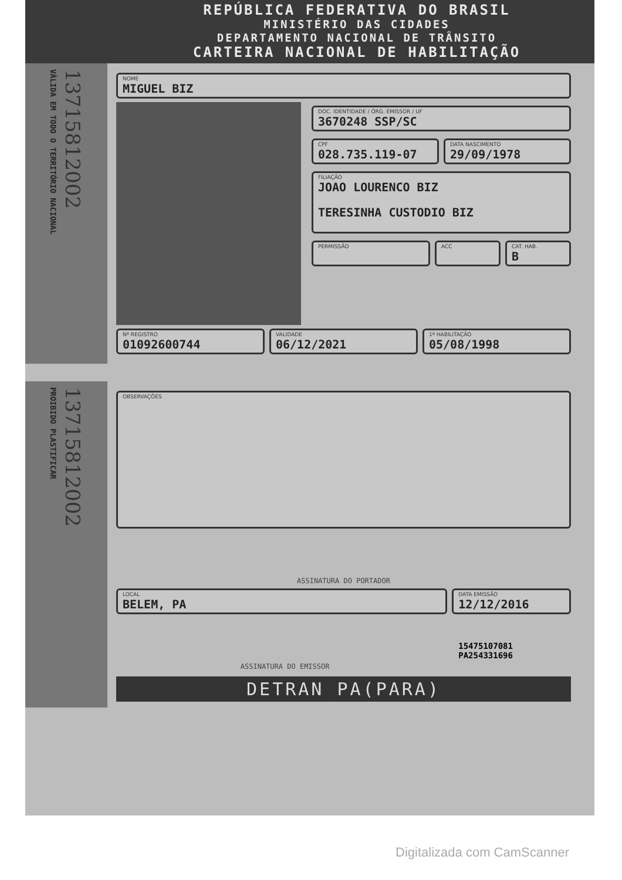REPÚBLICA FEDERATIVA DO BRASIL
MINISTÉRIO DAS CIDADES
DEPARTAMENTO NACIONAL DE TRÂNSITO
CARTEIRA NACIONAL DE HABILITAÇÃO
VÁLIDA EM TODO O TERRITÓRIO NACIONAL
13715812002
NOME
MIGUEL BIZ
DOC. IDENTIDADE / ÓRG. EMISSOR / UF
3670248 SSP/SC
CPF
028.735.119-07
DATA NASCIMENTO
29/09/1978
FILIAÇÃO
JOAO LOURENCO BIZ
TERESINHA CUSTODIO BIZ
PERMISSÃO ACC CAT. HAB.
B
Nº REGISTRO
01092600744
VALIDADE
06/12/2021
1ª HABILITAÇÃO
05/08/1998
PROIBIDO PLASTIFICAR
13715812002
OBSERVAÇÕES
ASSINATURA DO PORTADOR
LOCAL
BELEM, PA
DATA EMISSÃO
12/12/2016
ASSINATURA DO EMISSOR
15475107081
PA254331696
DETRAN PA(PARA)
Digitalizada com CamScanner